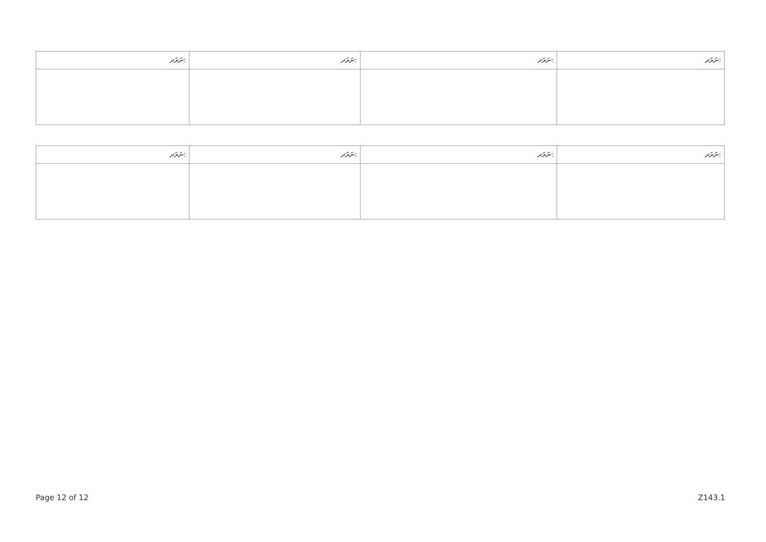| ނަރަދ: | ނަރަދ: | ނަރަދ: | ނަރަދ: |
| --- | --- | --- | --- |
| ނަރަދ: | ނަރަދ: | ނަރަދ: | ނަރަދ: |
| --- | --- | --- | --- |
Page 12 of 12 Z143.1